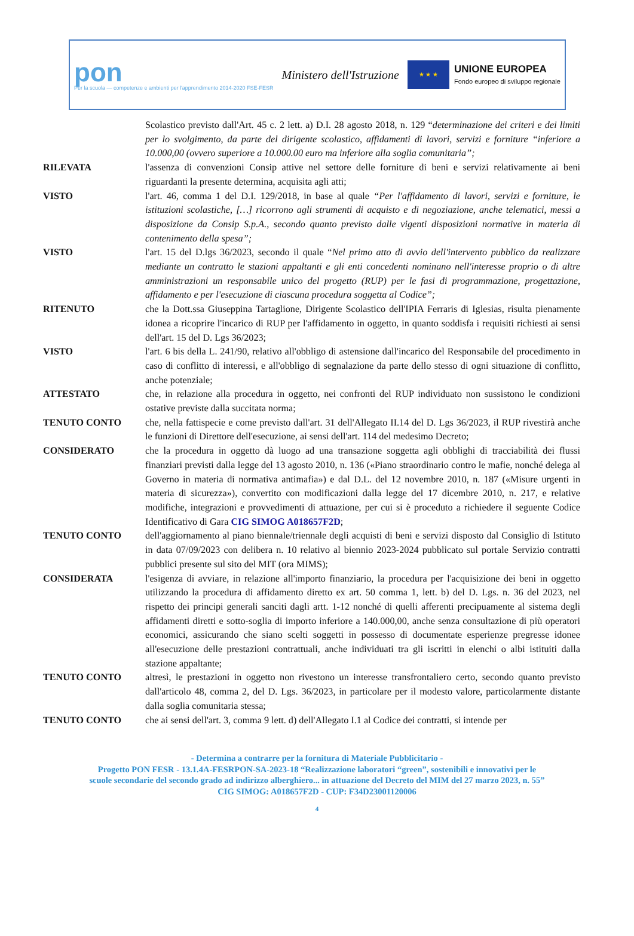pon
Per la scuola — competenze e ambienti per l'apprendimento 2014-2020 FSE-FESR
Ministero dell'Istruzione
★ ★ ★
UNIONE EUROPEA
Fondo europeo di sviluppo regionale
Scolastico previsto dall'Art. 45 c. 2 lett. a) D.I. 28 agosto 2018, n. 129 “determinazione dei criteri e dei limiti per lo svolgimento, da parte del dirigente scolastico, affidamenti di lavori, servizi e forniture “inferiore a 10.000,00 (ovvero superiore a 10.000.00 euro ma inferiore alla soglia comunitaria”;
RILEVATA l'assenza di convenzioni Consip attive nel settore delle forniture di beni e servizi relativamente ai beni riguardanti la presente determina, acquisita agli atti;
VISTO l'art. 46, comma 1 del D.I. 129/2018, in base al quale “Per l'affidamento di lavori, servizi e forniture, le istituzioni scolastiche, […] ricorrono agli strumenti di acquisto e di negoziazione, anche telematici, messi a disposizione da Consip S.p.A., secondo quanto previsto dalle vigenti disposizioni normative in materia di contenimento della spesa”;
VISTO l'art. 15 del D.lgs 36/2023, secondo il quale “Nel primo atto di avvio dell'intervento pubblico da realizzare mediante un contratto le stazioni appaltanti e gli enti concedenti nominano nell'interesse proprio o di altre amministrazioni un responsabile unico del progetto (RUP) per le fasi di programmazione, progettazione, affidamento e per l'esecuzione di ciascuna procedura soggetta al Codice”;
RITENUTO che la Dott.ssa Giuseppina Tartaglione, Dirigente Scolastico dell'IPIA Ferraris di Iglesias, risulta pienamente idonea a ricoprire l'incarico di RUP per l'affidamento in oggetto, in quanto soddisfa i requisiti richiesti ai sensi dell'art. 15 del D. Lgs 36/2023;
VISTO l'art. 6 bis della L. 241/90, relativo all'obbligo di astensione dall'incarico del Responsabile del procedimento in caso di conflitto di interessi, e all'obbligo di segnalazione da parte dello stesso di ogni situazione di conflitto, anche potenziale;
ATTESTATO che, in relazione alla procedura in oggetto, nei confronti del RUP individuato non sussistono le condizioni ostative previste dalla succitata norma;
TENUTO CONTO che, nella fattispecie e come previsto dall'art. 31 dell'Allegato II.14 del D. Lgs 36/2023, il RUP rivestirà anche le funzioni di Direttore dell'esecuzione, ai sensi dell'art. 114 del medesimo Decreto;
CONSIDERATO che la procedura in oggetto dà luogo ad una transazione soggetta agli obblighi di tracciabilità dei flussi finanziari previsti dalla legge del 13 agosto 2010, n. 136 («Piano straordinario contro le mafie, nonché delega al Governo in materia di normativa antimafia») e dal D.L. del 12 novembre 2010, n. 187 («Misure urgenti in materia di sicurezza»), convertito con modificazioni dalla legge del 17 dicembre 2010, n. 217, e relative modifiche, integrazioni e provvedimenti di attuazione, per cui si è proceduto a richiedere il seguente Codice Identificativo di Gara CIG SIMOG A018657F2D;
TENUTO CONTO dell'aggiornamento al piano biennale/triennale degli acquisti di beni e servizi disposto dal Consiglio di Istituto in data 07/09/2023 con delibera n. 10 relativo al biennio 2023-2024 pubblicato sul portale Servizio contratti pubblici presente sul sito del MIT (ora MIMS);
CONSIDERATA l'esigenza di avviare, in relazione all'importo finanziario, la procedura per l'acquisizione dei beni in oggetto utilizzando la procedura di affidamento diretto ex art. 50 comma 1, lett. b) del D. Lgs. n. 36 del 2023, nel rispetto dei principi generali sanciti dagli artt. 1-12 nonché di quelli afferenti precipuamente al sistema degli affidamenti diretti e sotto-soglia di importo inferiore a 140.000,00, anche senza consultazione di più operatori economici, assicurando che siano scelti soggetti in possesso di documentate esperienze pregresse idonee all'esecuzione delle prestazioni contrattuali, anche individuati tra gli iscritti in elenchi o albi istituiti dalla stazione appaltante;
TENUTO CONTO altresì, le prestazioni in oggetto non rivestono un interesse transfrontaliero certo, secondo quanto previsto dall'articolo 48, comma 2, del D. Lgs. 36/2023, in particolare per il modesto valore, particolarmente distante dalla soglia comunitaria stessa;
TENUTO CONTO che ai sensi dell'art. 3, comma 9 lett. d) dell'Allegato I.1 al Codice dei contratti, si intende per
- Determina a contrarre per la fornitura di Materiale Pubblicitario -
Progetto PON FESR - 13.1.4A-FESRPON-SA-2023-18 “Realizzazione laboratori “green”, sostenibili e innovativi per le
scuole secondarie del secondo grado ad indirizzo alberghiero... in attuazione del Decreto del MIM del 27 marzo 2023, n. 55”
CIG SIMOG: A018657F2D - CUP: F34D23001120006
4